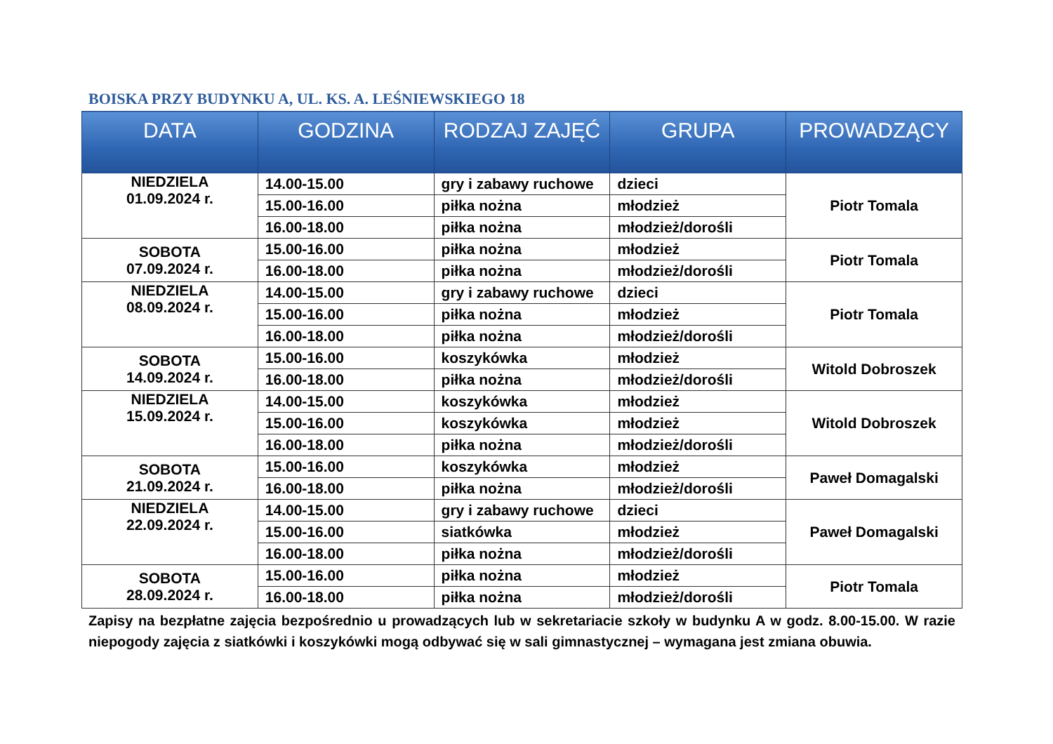BOISKA PRZY BUDYNKU A, UL. KS. A. LEŚNIEWSKIEGO 18
| DATA | GODZINA | RODZAJ ZAJĘĆ | GRUPA | PROWADZĄCY |
| --- | --- | --- | --- | --- |
| NIEDZIELA 01.09.2024 r. | 14.00-15.00 | gry i zabawy ruchowe | dzieci | Piotr Tomala |
| | 15.00-16.00 | piłka nożna | młodzież | |
| | 16.00-18.00 | piłka nożna | młodzież/dorośli | |
| SOBOTA 07.09.2024 r. | 15.00-16.00 | piłka nożna | młodzież | Piotr Tomala |
| | 16.00-18.00 | piłka nożna | młodzież/dorośli | |
| NIEDZIELA 08.09.2024 r. | 14.00-15.00 | gry i zabawy ruchowe | dzieci | Piotr Tomala |
| | 15.00-16.00 | piłka nożna | młodzież | |
| | 16.00-18.00 | piłka nożna | młodzież/dorośli | |
| SOBOTA 14.09.2024 r. | 15.00-16.00 | koszykówka | młodzież | Witold Dobroszek |
| | 16.00-18.00 | piłka nożna | młodzież/dorośli | |
| NIEDZIELA 15.09.2024 r. | 14.00-15.00 | koszykówka | młodzież | Witold Dobroszek |
| | 15.00-16.00 | koszykówka | młodzież | |
| | 16.00-18.00 | piłka nożna | młodzież/dorośli | |
| SOBOTA 21.09.2024 r. | 15.00-16.00 | koszykówka | młodzież | Paweł Domagalski |
| | 16.00-18.00 | piłka nożna | młodzież/dorośli | |
| NIEDZIELA 22.09.2024 r. | 14.00-15.00 | gry i zabawy ruchowe | dzieci | Paweł Domagalski |
| | 15.00-16.00 | siatkówka | młodzież | |
| | 16.00-18.00 | piłka nożna | młodzież/dorośli | |
| SOBOTA 28.09.2024 r. | 15.00-16.00 | piłka nożna | młodzież | Piotr Tomala |
| | 16.00-18.00 | piłka nożna | młodzież/dorośli | |
Zapisy na bezpłatne zajęcia bezpośrednio u prowadzących lub w sekretariacie szkoły w budynku A w godz. 8.00-15.00. W razie niepogody zajęcia z siatkówki i koszykówki mogą odbywać się w sali gimnastycznej – wymagana jest zmiana obuwia.